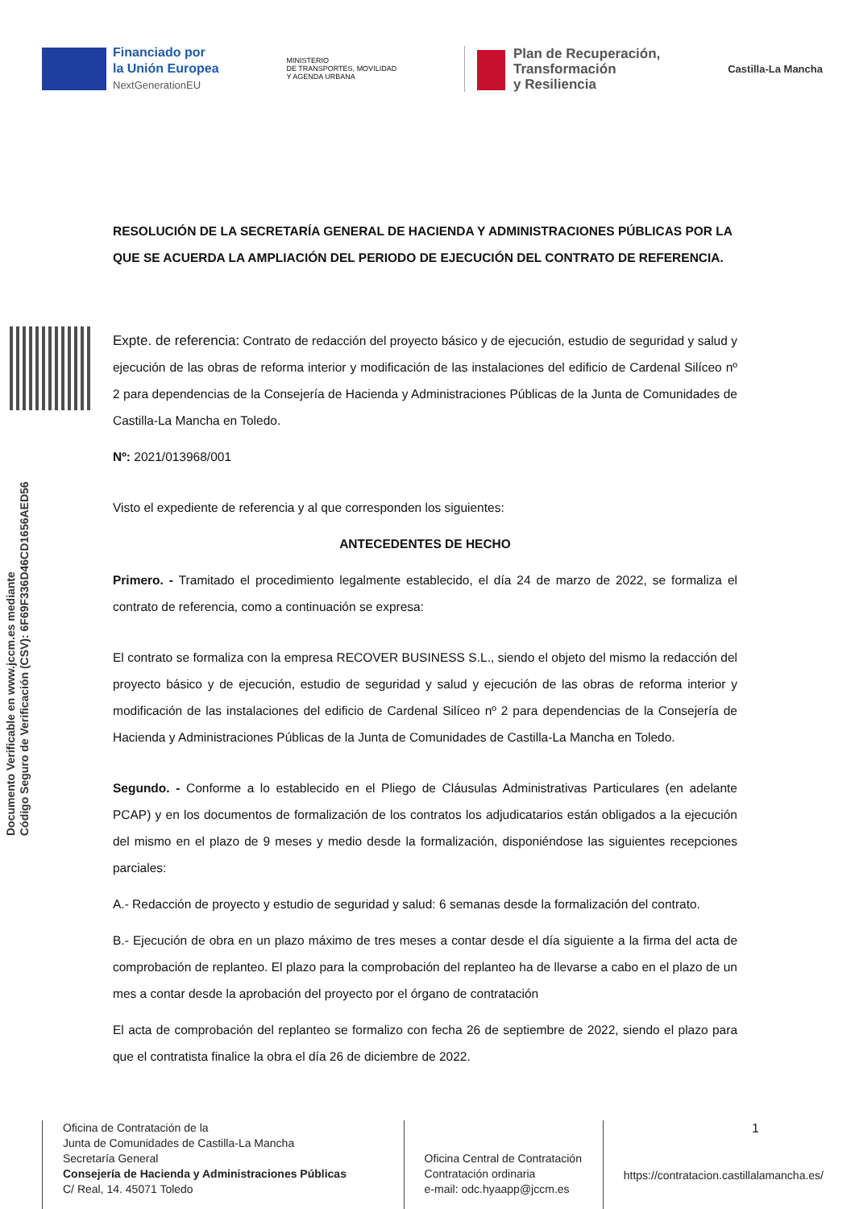Financiado por
la Unión Europea
NextGenerationEU
MINISTERIO
DE TRANSPORTES, MOVILIDAD
Y AGENDA URBANA
Plan de Recuperación,
Transformación
y Resiliencia
Castilla-La Mancha
Documento Verificable en www.jccm.es mediante
Código Seguro de Verificación (CSV): 6F69F336D46CD1656AED56
RESOLUCIÓN DE LA SECRETARÍA GENERAL DE HACIENDA Y ADMINISTRACIONES PÚBLICAS POR LA QUE SE ACUERDA LA AMPLIACIÓN DEL PERIODO DE EJECUCIÓN DEL CONTRATO DE REFERENCIA.
Expte. de referencia: Contrato de redacción del proyecto básico y de ejecución, estudio de seguridad y salud y ejecución de las obras de reforma interior y modificación de las instalaciones del edificio de Cardenal Silíceo nº 2 para dependencias de la Consejería de Hacienda y Administraciones Públicas de la Junta de Comunidades de Castilla-La Mancha en Toledo.
Nº: 2021/013968/001
Visto el expediente de referencia y al que corresponden los siguientes:
ANTECEDENTES DE HECHO
Primero. - Tramitado el procedimiento legalmente establecido, el día 24 de marzo de 2022, se formaliza el contrato de referencia, como a continuación se expresa:
El contrato se formaliza con la empresa RECOVER BUSINESS S.L., siendo el objeto del mismo la redacción del proyecto básico y de ejecución, estudio de seguridad y salud y ejecución de las obras de reforma interior y modificación de las instalaciones del edificio de Cardenal Silíceo nº 2 para dependencias de la Consejería de Hacienda y Administraciones Públicas de la Junta de Comunidades de Castilla-La Mancha en Toledo.
Segundo. - Conforme a lo establecido en el Pliego de Cláusulas Administrativas Particulares (en adelante PCAP) y en los documentos de formalización de los contratos los adjudicatarios están obligados a la ejecución del mismo en el plazo de 9 meses y medio desde la formalización, disponiéndose las siguientes recepciones parciales:
A.- Redacción de proyecto y estudio de seguridad y salud: 6 semanas desde la formalización del contrato.
B.- Ejecución de obra en un plazo máximo de tres meses a contar desde el día siguiente a la firma del acta de comprobación de replanteo. El plazo para la comprobación del replanteo ha de llevarse a cabo en el plazo de un mes a contar desde la aprobación del proyecto por el órgano de contratación
El acta de comprobación del replanteo se formalizo con fecha 26 de septiembre de 2022, siendo el plazo para que el contratista finalice la obra el día 26 de diciembre de 2022.
Oficina de Contratación de la
Junta de Comunidades de Castilla-La Mancha
Secretaría General
Consejería de Hacienda y Administraciones Públicas
C/ Real, 14. 45071 Toledo
Oficina Central de Contratación
Contratación ordinaria
e-mail: odc.hyaapp@jccm.es
1
https://contratacion.castillalamancha.es/